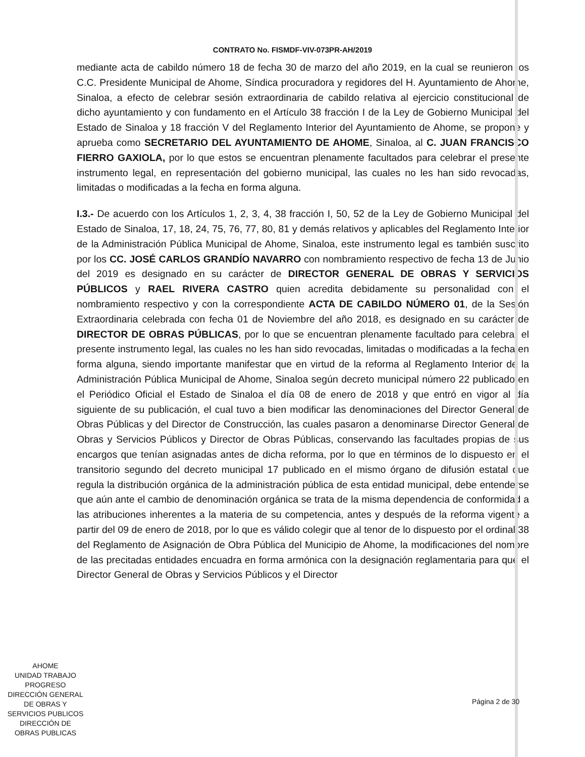CONTRATO No. FISMDF-VIV-073PR-AH/2019
mediante acta de cabildo número 18 de fecha 30 de marzo del año 2019, en la cual se reunieron los C.C. Presidente Municipal de Ahome, Síndica procuradora y regidores del H. Ayuntamiento de Ahome, Sinaloa, a efecto de celebrar sesión extraordinaria de cabildo relativa al ejercicio constitucional de dicho ayuntamiento y con fundamento en el Artículo 38 fracción I de la Ley de Gobierno Municipal del Estado de Sinaloa y 18 fracción V del Reglamento Interior del Ayuntamiento de Ahome, se propone y aprueba como SECRETARIO DEL AYUNTAMIENTO DE AHOME, Sinaloa, al C. JUAN FRANCISCO FIERRO GAXIOLA, por lo que estos se encuentran plenamente facultados para celebrar el presente instrumento legal, en representación del gobierno municipal, las cuales no les han sido revocadas, limitadas o modificadas a la fecha en forma alguna.
I.3.- De acuerdo con los Artículos 1, 2, 3, 4, 38 fracción I, 50, 52 de la Ley de Gobierno Municipal del Estado de Sinaloa, 17, 18, 24, 75, 76, 77, 80, 81 y demás relativos y aplicables del Reglamento Interior de la Administración Pública Municipal de Ahome, Sinaloa, este instrumento legal es también suscrito por los CC. JOSÉ CARLOS GRANDÍO NAVARRO con nombramiento respectivo de fecha 13 de Junio del 2019 es designado en su carácter de DIRECTOR GENERAL DE OBRAS Y SERVICIOS PÚBLICOS y RAEL RIVERA CASTRO quien acredita debidamente su personalidad con el nombramiento respectivo y con la correspondiente ACTA DE CABILDO NÚMERO 01, de la Sesión Extraordinaria celebrada con fecha 01 de Noviembre del año 2018, es designado en su carácter de DIRECTOR DE OBRAS PÚBLICAS, por lo que se encuentran plenamente facultado para celebrar el presente instrumento legal, las cuales no les han sido revocadas, limitadas o modificadas a la fecha en forma alguna, siendo importante manifestar que en virtud de la reforma al Reglamento Interior de la Administración Pública Municipal de Ahome, Sinaloa según decreto municipal número 22 publicado en el Periódico Oficial el Estado de Sinaloa el día 08 de enero de 2018 y que entró en vigor al día siguiente de su publicación, el cual tuvo a bien modificar las denominaciones del Director General de Obras Públicas y del Director de Construcción, las cuales pasaron a denominarse Director General de Obras y Servicios Públicos y Director de Obras Públicas, conservando las facultades propias de sus encargos que tenían asignadas antes de dicha reforma, por lo que en términos de lo dispuesto en el transitorio segundo del decreto municipal 17 publicado en el mismo órgano de difusión estatal que regula la distribución orgánica de la administración pública de esta entidad municipal, debe entenderse que aún ante el cambio de denominación orgánica se trata de la misma dependencia de conformidad a las atribuciones inherentes a la materia de su competencia, antes y después de la reforma vigente a partir del 09 de enero de 2018, por lo que es válido colegir que al tenor de lo dispuesto por el ordinal 38 del Reglamento de Asignación de Obra Pública del Municipio de Ahome, la modificaciones del nombre de las precitadas entidades encuadra en forma armónica con la designación reglamentaria para que el Director General de Obras y Servicios Públicos y el Director
AHOME
UNIDAD TRABAJO PROGRESO
DIRECCIÓN GENERAL
DE OBRAS Y
SERVICIOS PUBLICOS
DIRECCIÓN DE
OBRAS PUBLICAS
Página 2 de 30